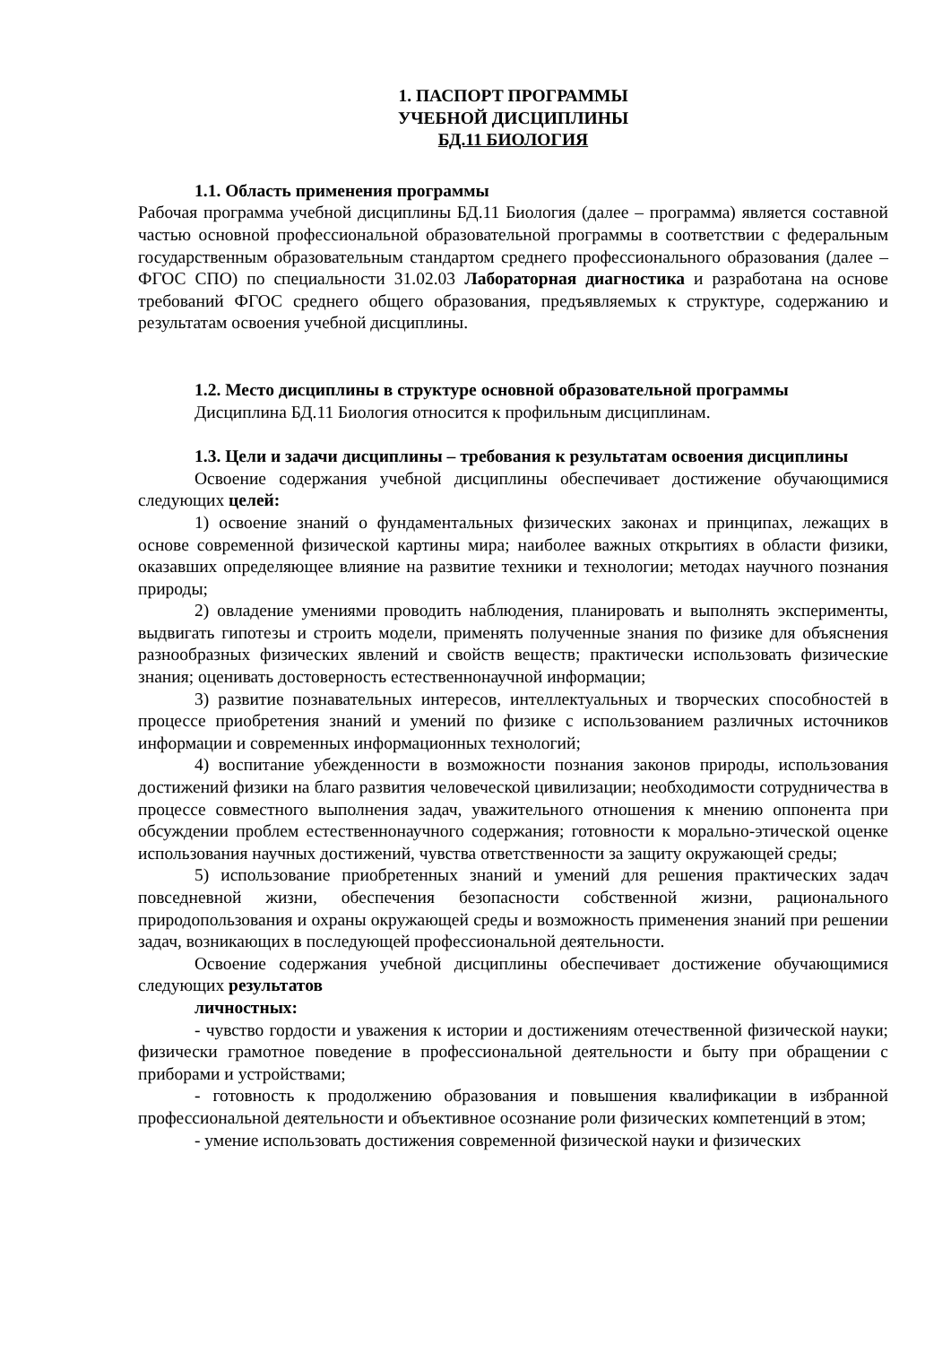1. ПАСПОРТ ПРОГРАММЫ
УЧЕБНОЙ ДИСЦИПЛИНЫ
БД.11 БИОЛОГИЯ
1.1. Область применения программы
Рабочая программа учебной дисциплины БД.11 Биология (далее – программа) является составной частью основной профессиональной образовательной программы в соответствии с федеральным государственным образовательным стандартом среднего профессионального образования (далее – ФГОС СПО) по специальности 31.02.03 Лабораторная диагностика и разработана на основе требований ФГОС среднего общего образования, предъявляемых к структуре, содержанию и результатам освоения учебной дисциплины.
1.2. Место дисциплины в структуре основной образовательной программы
Дисциплина БД.11 Биология относится к профильным дисциплинам.
1.3. Цели и задачи дисциплины – требования к результатам освоения дисциплины
Освоение содержания учебной дисциплины обеспечивает достижение обучающимися следующих целей:
1) освоение знаний о фундаментальных физических законах и принципах, лежащих в основе современной физической картины мира; наиболее важных открытиях в области физики, оказавших определяющее влияние на развитие техники и технологии; методах научного познания природы;
2) овладение умениями проводить наблюдения, планировать и выполнять эксперименты, выдвигать гипотезы и строить модели, применять полученные знания по физике для объяснения разнообразных физических явлений и свойств веществ; практически использовать физические знания; оценивать достоверность естественнонаучной информации;
3) развитие познавательных интересов, интеллектуальных и творческих способностей в процессе приобретения знаний и умений по физике с использованием различных источников информации и современных информационных технологий;
4) воспитание убежденности в возможности познания законов природы, использования достижений физики на благо развития человеческой цивилизации; необходимости сотрудничества в процессе совместного выполнения задач, уважительного отношения к мнению оппонента при обсуждении проблем естественнонаучного содержания; готовности к морально-этической оценке использования научных достижений, чувства ответственности за защиту окружающей среды;
5) использование приобретенных знаний и умений для решения практических задач повседневной жизни, обеспечения безопасности собственной жизни, рационального природопользования и охраны окружающей среды и возможность применения знаний при решении задач, возникающих в последующей профессиональной деятельности.
Освоение содержания учебной дисциплины обеспечивает достижение обучающимися следующих результатов
личностных:
- чувство гордости и уважения к истории и достижениям отечественной физической науки; физически грамотное поведение в профессиональной деятельности и быту при обращении с приборами и устройствами;
- готовность к продолжению образования и повышения квалификации в избранной профессиональной деятельности и объективное осознание роли физических компетенций в этом;
- умение использовать достижения современной физической науки и физических